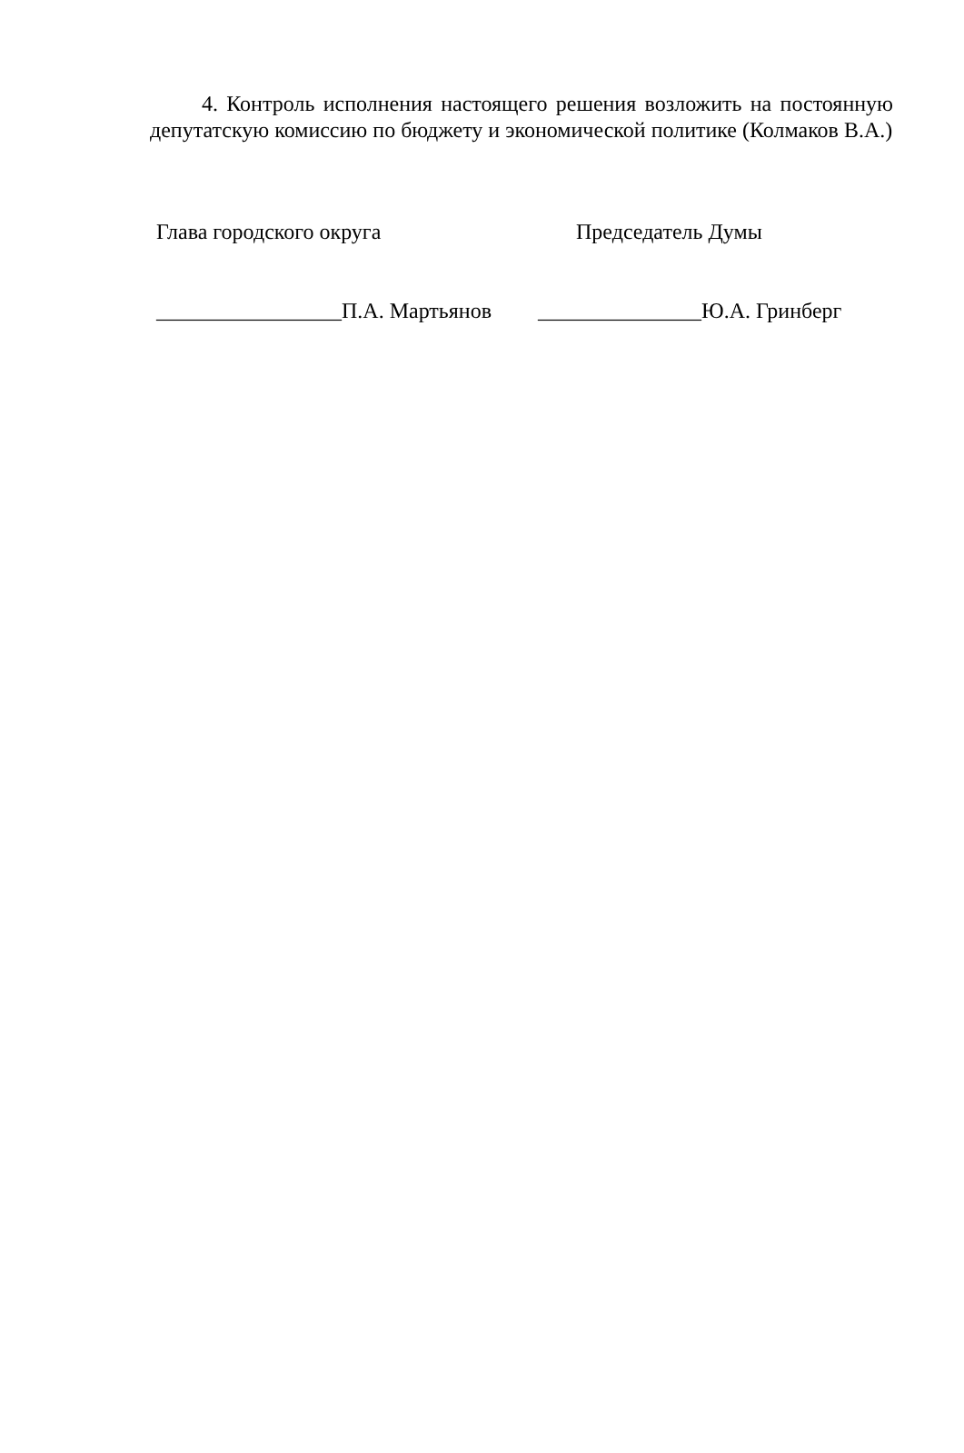4. Контроль исполнения настоящего решения возложить на постоянную депутатскую комиссию по бюджету и экономической политике (Колмаков В.А.)
Глава городского округа Председатель Думы
_________________П.А. Мартьянов
_______________Ю.А. Гринберг